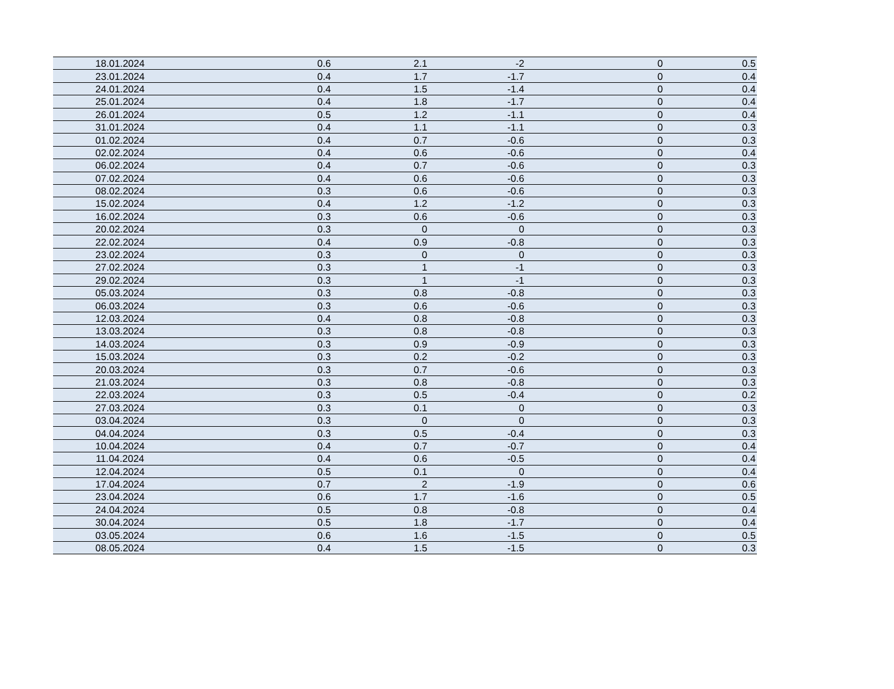| 18.01.2024 | 0.6 | 2.1 | -2 | 0 | 0.5 |
| 23.01.2024 | 0.4 | 1.7 | -1.7 | 0 | 0.4 |
| 24.01.2024 | 0.4 | 1.5 | -1.4 | 0 | 0.4 |
| 25.01.2024 | 0.4 | 1.8 | -1.7 | 0 | 0.4 |
| 26.01.2024 | 0.5 | 1.2 | -1.1 | 0 | 0.4 |
| 31.01.2024 | 0.4 | 1.1 | -1.1 | 0 | 0.3 |
| 01.02.2024 | 0.4 | 0.7 | -0.6 | 0 | 0.3 |
| 02.02.2024 | 0.4 | 0.6 | -0.6 | 0 | 0.4 |
| 06.02.2024 | 0.4 | 0.7 | -0.6 | 0 | 0.3 |
| 07.02.2024 | 0.4 | 0.6 | -0.6 | 0 | 0.3 |
| 08.02.2024 | 0.3 | 0.6 | -0.6 | 0 | 0.3 |
| 15.02.2024 | 0.4 | 1.2 | -1.2 | 0 | 0.3 |
| 16.02.2024 | 0.3 | 0.6 | -0.6 | 0 | 0.3 |
| 20.02.2024 | 0.3 | 0 | 0 | 0 | 0.3 |
| 22.02.2024 | 0.4 | 0.9 | -0.8 | 0 | 0.3 |
| 23.02.2024 | 0.3 | 0 | 0 | 0 | 0.3 |
| 27.02.2024 | 0.3 | 1 | -1 | 0 | 0.3 |
| 29.02.2024 | 0.3 | 1 | -1 | 0 | 0.3 |
| 05.03.2024 | 0.3 | 0.8 | -0.8 | 0 | 0.3 |
| 06.03.2024 | 0.3 | 0.6 | -0.6 | 0 | 0.3 |
| 12.03.2024 | 0.4 | 0.8 | -0.8 | 0 | 0.3 |
| 13.03.2024 | 0.3 | 0.8 | -0.8 | 0 | 0.3 |
| 14.03.2024 | 0.3 | 0.9 | -0.9 | 0 | 0.3 |
| 15.03.2024 | 0.3 | 0.2 | -0.2 | 0 | 0.3 |
| 20.03.2024 | 0.3 | 0.7 | -0.6 | 0 | 0.3 |
| 21.03.2024 | 0.3 | 0.8 | -0.8 | 0 | 0.3 |
| 22.03.2024 | 0.3 | 0.5 | -0.4 | 0 | 0.2 |
| 27.03.2024 | 0.3 | 0.1 | 0 | 0 | 0.3 |
| 03.04.2024 | 0.3 | 0 | 0 | 0 | 0.3 |
| 04.04.2024 | 0.3 | 0.5 | -0.4 | 0 | 0.3 |
| 10.04.2024 | 0.4 | 0.7 | -0.7 | 0 | 0.4 |
| 11.04.2024 | 0.4 | 0.6 | -0.5 | 0 | 0.4 |
| 12.04.2024 | 0.5 | 0.1 | 0 | 0 | 0.4 |
| 17.04.2024 | 0.7 | 2 | -1.9 | 0 | 0.6 |
| 23.04.2024 | 0.6 | 1.7 | -1.6 | 0 | 0.5 |
| 24.04.2024 | 0.5 | 0.8 | -0.8 | 0 | 0.4 |
| 30.04.2024 | 0.5 | 1.8 | -1.7 | 0 | 0.4 |
| 03.05.2024 | 0.6 | 1.6 | -1.5 | 0 | 0.5 |
| 08.05.2024 | 0.4 | 1.5 | -1.5 | 0 | 0.3 |